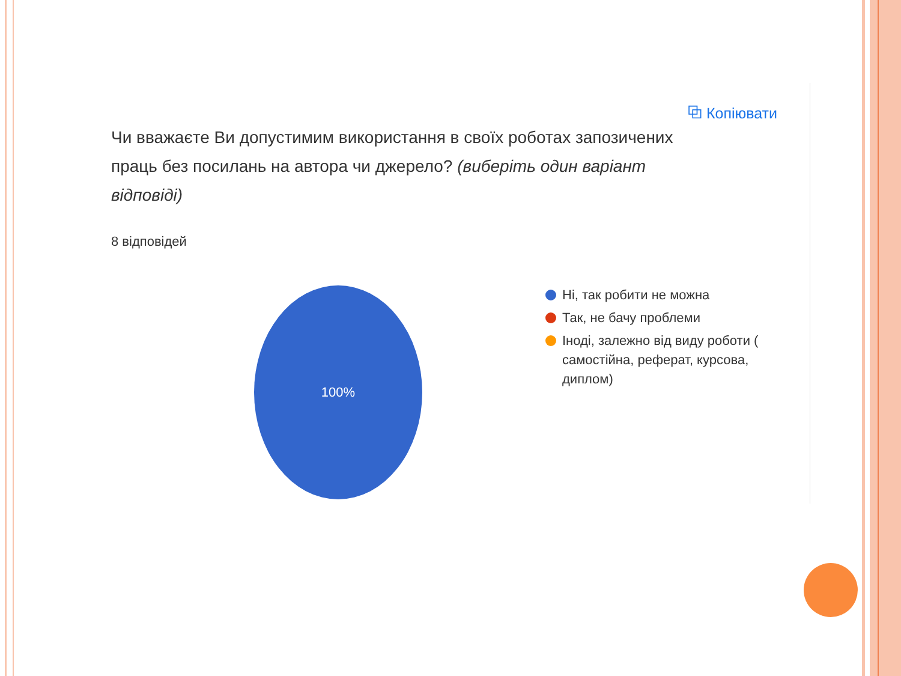⧉ Копіювати
Чи вважаєте Ви допустимим використання в своїх роботах запозичених праць без посилань на автора чи джерело? (виберіть один варіант відповіді)
8 відповідей
100%
Ні, так робити не можна
Так, не бачу проблеми
Іноді, залежно від виду роботи (
самостійна, реферат, курсова,
диплом)